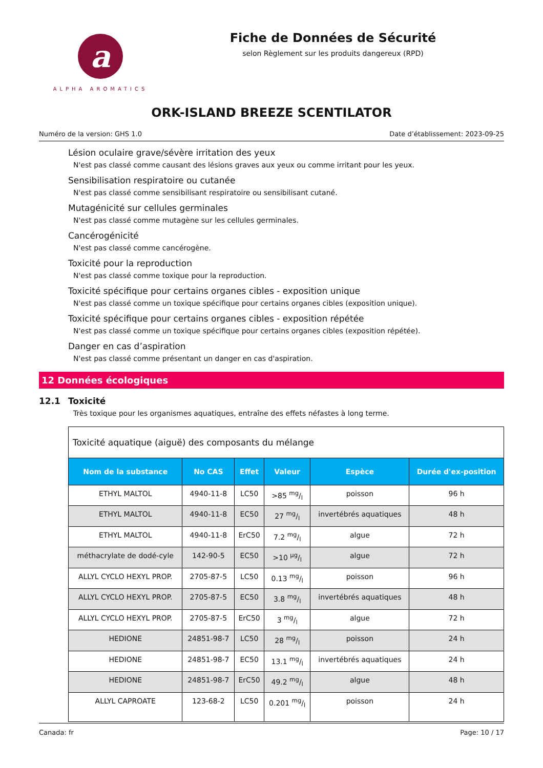a
ALPHA AROMATICS
Fiche de Données de Sécurité
selon Règlement sur les produits dangereux (RPD)
ORK-ISLAND BREEZE SCENTILATOR
Numéro de la version: GHS 1.0 Date d’établissement: 2023-09-25
Lésion oculaire grave/sévère irritation des yeux
N'est pas classé comme causant des lésions graves aux yeux ou comme irritant pour les yeux.
Sensibilisation respiratoire ou cutanée
N'est pas classé comme sensibilisant respiratoire ou sensibilisant cutané.
Mutagénicité sur cellules germinales
N'est pas classé comme mutagène sur les cellules germinales.
Cancérogénicité
N'est pas classé comme cancérogène.
Toxicité pour la reproduction
N'est pas classé comme toxique pour la reproduction.
Toxicité spécifique pour certains organes cibles - exposition unique
N'est pas classé comme un toxique spécifique pour certains organes cibles (exposition unique).
Toxicité spécifique pour certains organes cibles - exposition répétée
N'est pas classé comme un toxique spécifique pour certains organes cibles (exposition répétée).
Danger en cas d’aspiration
N'est pas classé comme présentant un danger en cas d'aspiration.
12 Données écologiques
12.1 Toxicité
Très toxique pour les organismes aquatiques, entraîne des effets néfastes à long terme.
| Toxicité aquatique (aiguë) des composants du mélange | | | | | |
| --- | --- | --- | --- | --- | --- |
| Nom de la substance | No CAS | Effet | Valeur | Espèce | Durée d'ex-position |
| ETHYL MALTOL | 4940-11-8 | LC50 | >85 mg/l | poisson | 96 h |
| ETHYL MALTOL | 4940-11-8 | EC50 | 27 mg/l | invertébrés aquatiques | 48 h |
| ETHYL MALTOL | 4940-11-8 | ErC50 | 7.2 mg/l | algue | 72 h |
| méthacrylate de dodé-cyle | 142-90-5 | EC50 | >10 µg/l | algue | 72 h |
| ALLYL CYCLO HEXYL PROP. | 2705-87-5 | LC50 | 0.13 mg/l | poisson | 96 h |
| ALLYL CYCLO HEXYL PROP. | 2705-87-5 | EC50 | 3.8 mg/l | invertébrés aquatiques | 48 h |
| ALLYL CYCLO HEXYL PROP. | 2705-87-5 | ErC50 | 3 mg/l | algue | 72 h |
| HEDIONE | 24851-98-7 | LC50 | 28 mg/l | poisson | 24 h |
| HEDIONE | 24851-98-7 | EC50 | 13.1 mg/l | invertébrés aquatiques | 24 h |
| HEDIONE | 24851-98-7 | ErC50 | 49.2 mg/l | algue | 48 h |
| ALLYL CAPROATE | 123-68-2 | LC50 | 0.201 mg/l | poisson | 24 h |
Canada: fr Page: 10 / 17